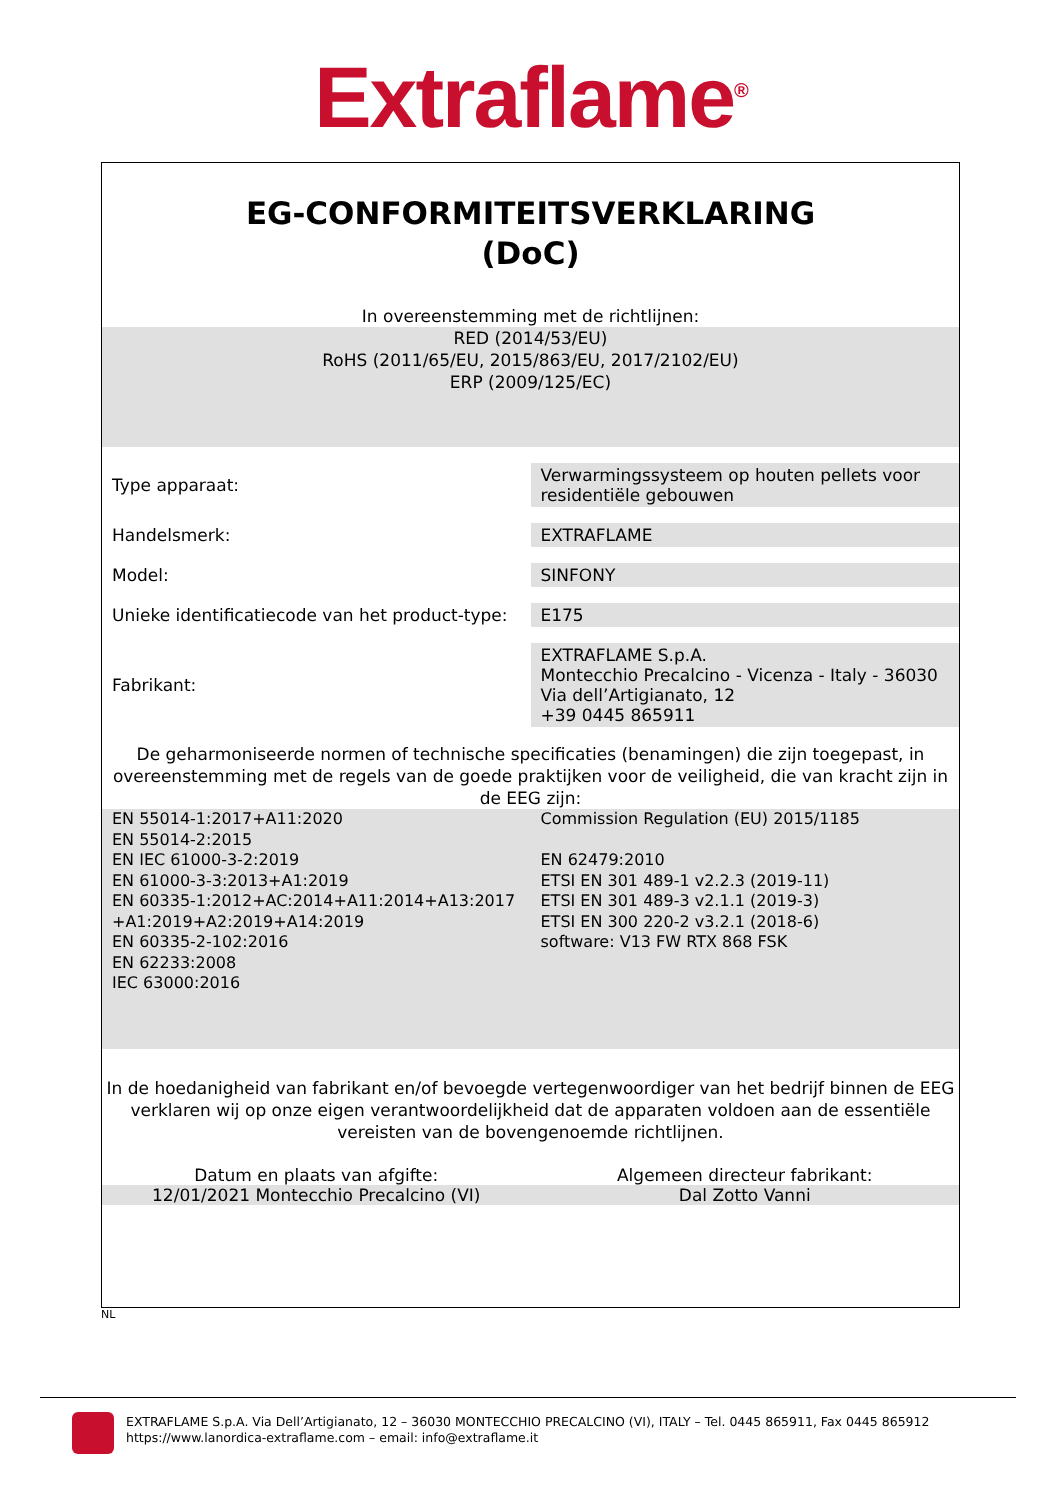Extraflame<sup>®</sup>
EG-CONFORMITEITSVERKLARING
(DoC)
In overeenstemming met de richtlijnen:
RED (2014/53/EU)
RoHS (2011/65/EU, 2015/863/EU, 2017/2102/EU)
ERP (2009/125/EC)
| Type apparaat: | Verwarmingssysteem op houten pellets voor residentiële gebouwen |
| Handelsmerk: | EXTRAFLAME |
| Model: | SINFONY |
| Unieke identificatiecode van het product-type: | E175 |
| Fabrikant: | EXTRAFLAME S.p.A. Montecchio Precalcino - Vicenza - Italy - 36030 Via dell’Artigianato, 12 +39 0445 865911 |
De geharmoniseerde normen of technische specificaties (benamingen) die zijn toegepast, in overeenstemming met de regels van de goede praktijken voor de veiligheid, die van kracht zijn in de EEG zijn:
EN 55014-1:2017+A11:2020
EN 55014-2:2015
EN IEC 61000-3-2:2019
EN 61000-3-3:2013+A1:2019
EN 60335-1:2012+AC:2014+A11:2014+A13:2017 +A1:2019+A2:2019+A14:2019
EN 60335-2-102:2016
EN 62233:2008
IEC 63000:2016
Commission Regulation (EU) 2015/1185
EN 62479:2010
ETSI EN 301 489-1 v2.2.3 (2019-11)
ETSI EN 301 489-3 v2.1.1 (2019-3)
ETSI EN 300 220-2 v3.2.1 (2018-6)
software: V13 FW RTX 868 FSK
In de hoedanigheid van fabrikant en/of bevoegde vertegenwoordiger van het bedrijf binnen de EEG verklaren wij op onze eigen verantwoordelijkheid dat de apparaten voldoen aan de essentiële vereisten van de bovengenoemde richtlijnen.
Datum en plaats van afgifte: Algemeen directeur fabrikant:
12/01/2021 Montecchio Precalcino (VI)
Dal Zotto Vanni
NL
EXTRAFLAME S.p.A. Via Dell’Artigianato, 12 – 36030 MONTECCHIO PRECALCINO (VI), ITALY – Tel. 0445 865911, Fax 0445 865912
https://www.lanordica-extraflame.com – email: info@extraflame.it